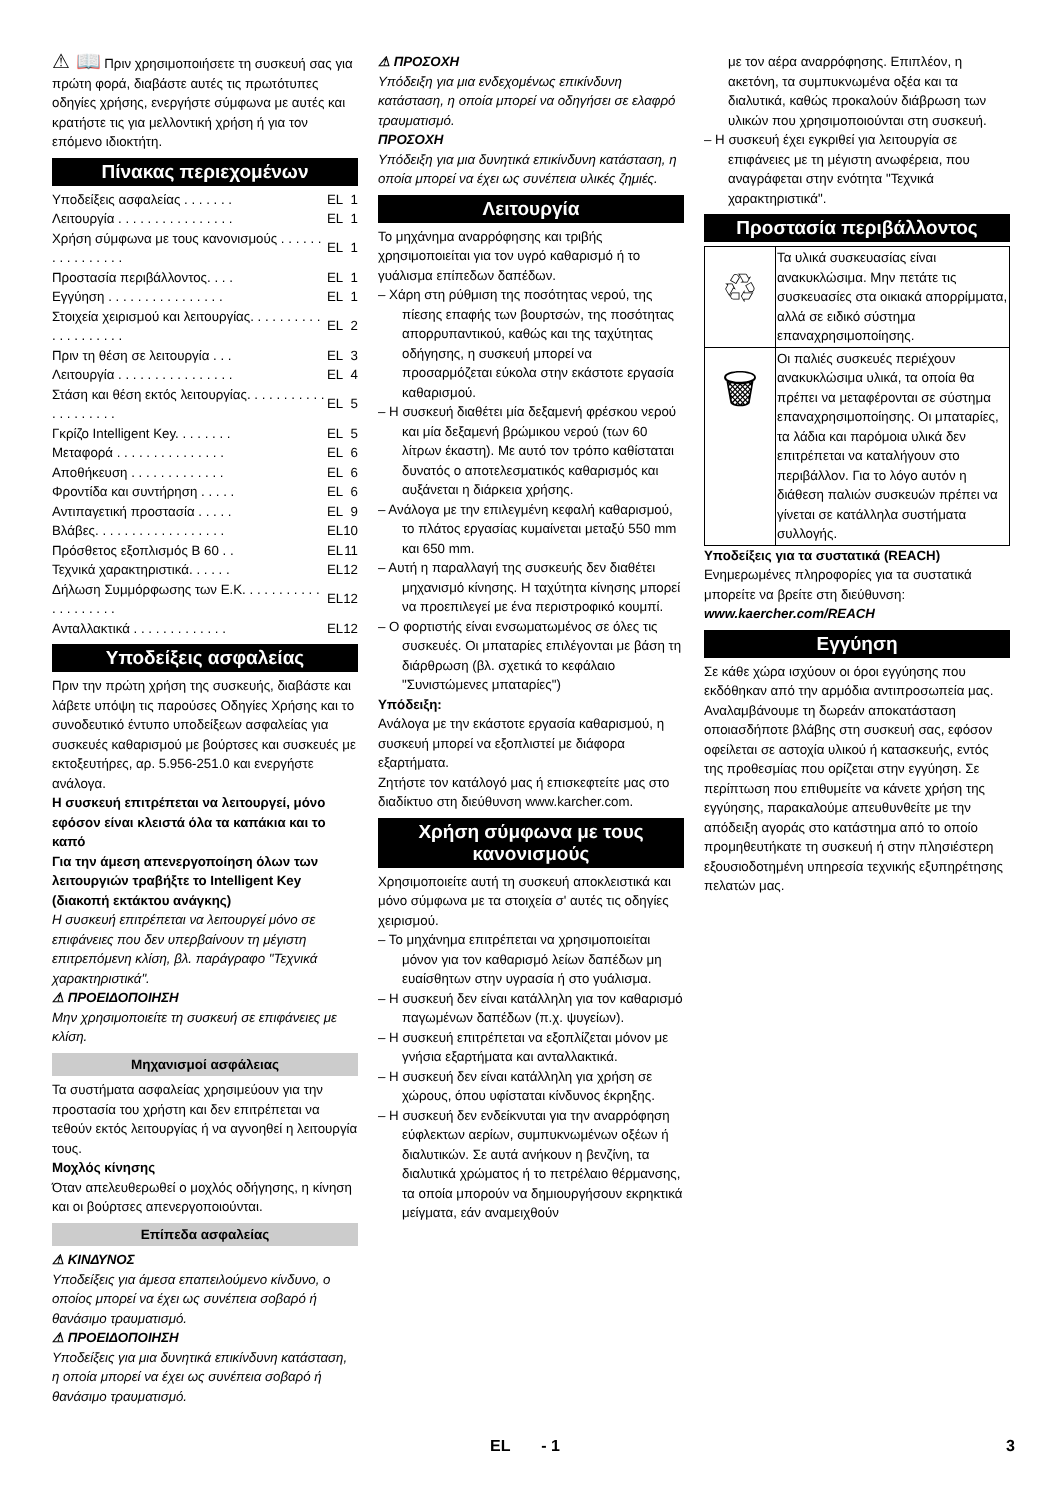⚠ 📖 Πριν χρησιμοποιήσετε τη συσκευή σας για πρώτη φορά, διαβάστε αυτές τις πρωτότυπες οδηγίες χρήσης, ενεργήστε σύμφωνα με αυτές και κρατήστε τις για μελλοντική χρήση ή για τον επόμενο ιδιοκτήτη.
Πίνακας περιεχομένων
| Υποδείξεις ασφαλείας . . . . . . . | EL | 1 |
| Λειτουργία . . . . . . . . . . . . . . . . | EL | 1 |
| Χρήση σύμφωνα με τους κανονισμούς . . . . . . . . . . . . . . . . | EL | 1 |
| Προστασία περιβάλλοντος. . . . | EL | 1 |
| Εγγύηση . . . . . . . . . . . . . . . . | EL | 1 |
| Στοιχεία χειρισμού και λειτουργίας. . . . . . . . . . . . . . . . . . . . | EL | 2 |
| Πριν τη θέση σε λειτουργία . . . | EL | 3 |
| Λειτουργία . . . . . . . . . . . . . . . . | EL | 4 |
| Στάση και θέση εκτός λειτουργίας. . . . . . . . . . . . . . . . . . . . | EL | 5 |
| Γκρίζο Intelligent Key. . . . . . . . | EL | 5 |
| Μεταφορά . . . . . . . . . . . . . . . | EL | 6 |
| Αποθήκευση . . . . . . . . . . . . . | EL | 6 |
| Φροντίδα και συντήρηση . . . . . | EL | 6 |
| Αντιπαγετική προστασία . . . . . | EL | 9 |
| Βλάβες. . . . . . . . . . . . . . . . . . | EL | 10 |
| Πρόσθετος εξοπλισμός B 60 . . | EL | 11 |
| Τεχνικά χαρακτηριστικά. . . . . . | EL | 12 |
| Δήλωση Συμμόρφωσης των Ε.Κ. . . . . . . . . . . . . . . . . . . . | EL | 12 |
| Ανταλλακτικά . . . . . . . . . . . . . | EL | 12 |
Υποδείξεις ασφαλείας
Πριν την πρώτη χρήση της συσκευής, διαβάστε και λάβετε υπόψη τις παρούσες Οδηγίες Χρήσης και το συνοδευτικό έντυπο υποδείξεων ασφαλείας για συσκευές καθαρισμού με βούρτσες και συσκευές με εκτοξευτήρες, αρ. 5.956-251.0 και ενεργήστε ανάλογα.
Η συσκευή επιτρέπεται να λειτουργεί, μόνο εφόσον είναι κλειστά όλα τα καπάκια και το καπό
Για την άμεση απενεργοποίηση όλων των λειτουργιών τραβήξτε το Intelligent Key (διακοπή εκτάκτου ανάγκης)
Η συσκευή επιτρέπεται να λειτουργεί μόνο σε επιφάνειες που δεν υπερβαίνουν τη μέγιστη επιτρεπόμενη κλίση, βλ. παράγραφο "Τεχνικά χαρακτηριστικά".
⚠ ΠΡΟΕΙΔΟΠΟΙΗΣΗ
Μην χρησιμοποιείτε τη συσκευή σε επιφάνειες με κλίση.
Μηχανισμοί ασφάλειας
Τα συστήματα ασφαλείας χρησιμεύουν για την προστασία του χρήστη και δεν επιτρέπεται να τεθούν εκτός λειτουργίας ή να αγνοηθεί η λειτουργία τους.
Μοχλός κίνησης
Όταν απελευθερωθεί ο μοχλός οδήγησης, η κίνηση και οι βούρτσες απενεργοποιούνται.
Επίπεδα ασφαλείας
⚠ ΚΙΝΔΥΝΟΣ
Υποδείξεις για άμεσα επαπειλούμενο κίνδυνο, ο οποίος μπορεί να έχει ως συνέπεια σοβαρό ή θανάσιμο τραυματισμό.
⚠ ΠΡΟΕΙΔΟΠΟΙΗΣΗ
Υποδείξεις για μια δυνητικά επικίνδυνη κατάσταση, η οποία μπορεί να έχει ως συνέπεια σοβαρό ή θανάσιμο τραυματισμό.
⚠ ΠΡΟΣΟΧΗ
Υπόδειξη για μια ενδεχομένως επικίνδυνη κατάσταση, η οποία μπορεί να οδηγήσει σε ελαφρό τραυματισμό.
ΠΡΟΣΟΧΗ
Υπόδειξη για μια δυνητικά επικίνδυνη κατάσταση, η οποία μπορεί να έχει ως συνέπεια υλικές ζημιές.
Λειτουργία
Το μηχάνημα αναρρόφησης και τριβής χρησιμοποιείται για τον υγρό καθαρισμό ή το γυάλισμα επίπεδων δαπέδων.
– Χάρη στη ρύθμιση της ποσότητας νερού, της πίεσης επαφής των βουρτσών, της ποσότητας απορρυπαντικού, καθώς και της ταχύτητας οδήγησης, η συσκευή μπορεί να προσαρμόζεται εύκολα στην εκάστοτε εργασία καθαρισμού.
– Η συσκευή διαθέτει μία δεξαμενή φρέσκου νερού και μία δεξαμενή βρώμικου νερού (των 60 λίτρων έκαστη). Με αυτό τον τρόπο καθίσταται δυνατός ο αποτελεσματικός καθαρισμός και αυξάνεται η διάρκεια χρήσης.
– Ανάλογα με την επιλεγμένη κεφαλή καθαρισμού, το πλάτος εργασίας κυμαίνεται μεταξύ 550 mm και 650 mm.
– Αυτή η παραλλαγή της συσκευής δεν διαθέτει μηχανισμό κίνησης. Η ταχύτητα κίνησης μπορεί να προεπιλεγεί με ένα περιστροφικό κουμπί.
– Ο φορτιστής είναι ενσωματωμένος σε όλες τις συσκευές. Οι μπαταρίες επιλέγονται με βάση τη διάρθρωση (βλ. σχετικά το κεφάλαιο "Συνιστώμενες μπαταρίες")
Υπόδειξη:
Ανάλογα με την εκάστοτε εργασία καθαρισμού, η συσκευή μπορεί να εξοπλιστεί με διάφορα εξαρτήματα.
Ζητήστε τον κατάλογό μας ή επισκεφτείτε μας στο διαδίκτυο στη διεύθυνση www.karcher.com.
Χρήση σύμφωνα με τους κανονισμούς
Χρησιμοποιείτε αυτή τη συσκευή αποκλειστικά και μόνο σύμφωνα με τα στοιχεία σ' αυτές τις οδηγίες χειρισμού.
– Το μηχάνημα επιτρέπεται να χρησιμοποιείται μόνον για τον καθαρισμό λείων δαπέδων μη ευαίσθητων στην υγρασία ή στο γυάλισμα.
– Η συσκευή δεν είναι κατάλληλη για τον καθαρισμό παγωμένων δαπέδων (π.χ. ψυγείων).
– Η συσκευή επιτρέπεται να εξοπλίζεται μόνον με γνήσια εξαρτήματα και ανταλλακτικά.
– Η συσκευή δεν είναι κατάλληλη για χρήση σε χώρους, όπου υφίσταται κίνδυνος έκρηξης.
– Η συσκευή δεν ενδείκνυται για την αναρρόφηση εύφλεκτων αερίων, συμπυκνωμένων οξέων ή διαλυτικών. Σε αυτά ανήκουν η βενζίνη, τα διαλυτικά χρώματος ή το πετρέλαιο θέρμανσης, τα οποία μπορούν να δημιουργήσουν εκρηκτικά μείγματα, εάν αναμειχθούν
με τον αέρα αναρρόφησης. Επιπλέον, η ακετόνη, τα συμπυκνωμένα οξέα και τα διαλυτικά, καθώς προκαλούν διάβρωση των υλικών που χρησιμοποιούνται στη συσκευή.
– Η συσκευή έχει εγκριθεί για λειτουργία σε επιφάνειες με τη μέγιστη ανωφέρεια, που αναγράφεται στην ενότητα "Τεχνικά χαρακτηριστικά".
Προστασία περιβάλλοντος
| ♲ | Τα υλικά συσκευασίας είναι ανακυκλώσιμα. Μην πετάτε τις συσκευασίες στα οικιακά απορρίμματα, αλλά σε ειδικό σύστημα επαναχρησιμοποίησης. |
| 🗑 | Οι παλιές συσκευές περιέχουν ανακυκλώσιμα υλικά, τα οποία θα πρέπει να μεταφέρονται σε σύστημα επαναχρησιμοποίησης. Οι μπαταρίες, τα λάδια και παρόμοια υλικά δεν επιτρέπεται να καταλήγουν στο περιβάλλον. Για το λόγο αυτόν η διάθεση παλιών συσκευών πρέπει να γίνεται σε κατάλληλα συστήματα συλλογής. |
Υποδείξεις για τα συστατικά (REACH)
Ενημερωμένες πληροφορίες για τα συστατικά μπορείτε να βρείτε στη διεύθυνση:
www.kaercher.com/REACH
Εγγύηση
Σε κάθε χώρα ισχύουν οι όροι εγγύησης που εκδόθηκαν από την αρμόδια αντιπροσωπεία μας. Αναλαμβάνουμε τη δωρεάν αποκατάσταση οποιασδήποτε βλάβης στη συσκευή σας, εφόσον οφείλεται σε αστοχία υλικού ή κατασκευής, εντός της προθεσμίας που ορίζεται στην εγγύηση. Σε περίπτωση που επιθυμείτε να κάνετε χρήση της εγγύησης, παρακαλούμε απευθυνθείτε με την απόδειξη αγοράς στο κατάστημα από το οποίο προμηθευτήκατε τη συσκευή ή στην πλησιέστερη εξουσιοδοτημένη υπηρεσία τεχνικής εξυπηρέτησης πελατών μας.
EL - 1 3